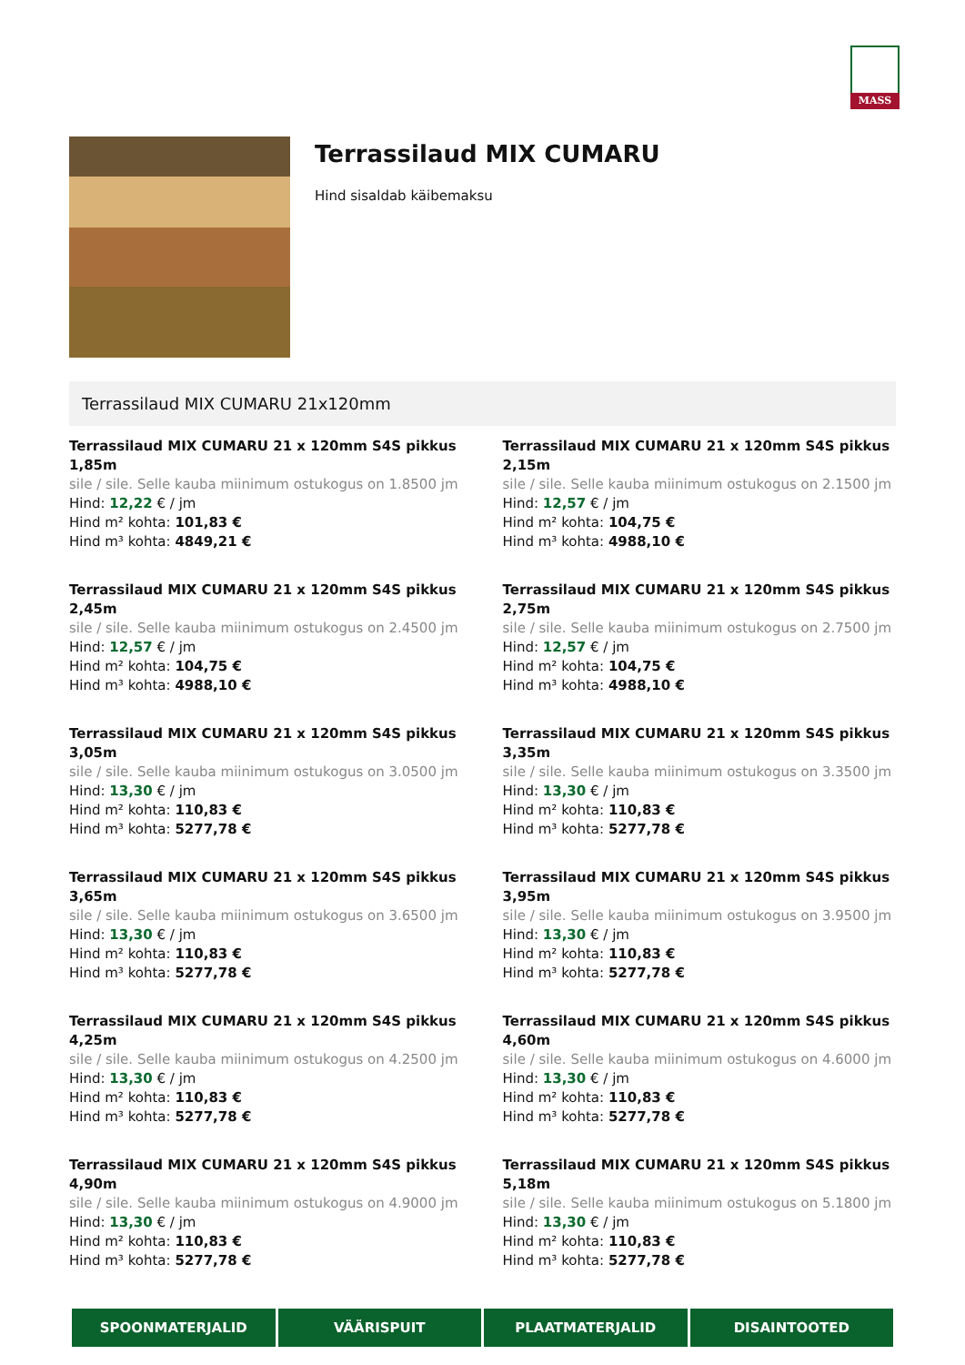MASS
Terrassilaud MIX CUMARU
Hind sisaldab käibemaksu
Terrassilaud MIX CUMARU 21x120mm
Terrassilaud MIX CUMARU 21 x 120mm S4S pikkus 1,85m
sile / sile. Selle kauba miinimum ostukogus on 1.8500 jm
Hind: 12,22 € / jm
Hind m² kohta: 101,83 €
Hind m³ kohta: 4849,21 €
Terrassilaud MIX CUMARU 21 x 120mm S4S pikkus 2,15m
sile / sile. Selle kauba miinimum ostukogus on 2.1500 jm
Hind: 12,57 € / jm
Hind m² kohta: 104,75 €
Hind m³ kohta: 4988,10 €
Terrassilaud MIX CUMARU 21 x 120mm S4S pikkus 2,45m
sile / sile. Selle kauba miinimum ostukogus on 2.4500 jm
Hind: 12,57 € / jm
Hind m² kohta: 104,75 €
Hind m³ kohta: 4988,10 €
Terrassilaud MIX CUMARU 21 x 120mm S4S pikkus 2,75m
sile / sile. Selle kauba miinimum ostukogus on 2.7500 jm
Hind: 12,57 € / jm
Hind m² kohta: 104,75 €
Hind m³ kohta: 4988,10 €
Terrassilaud MIX CUMARU 21 x 120mm S4S pikkus 3,05m
sile / sile. Selle kauba miinimum ostukogus on 3.0500 jm
Hind: 13,30 € / jm
Hind m² kohta: 110,83 €
Hind m³ kohta: 5277,78 €
Terrassilaud MIX CUMARU 21 x 120mm S4S pikkus 3,35m
sile / sile. Selle kauba miinimum ostukogus on 3.3500 jm
Hind: 13,30 € / jm
Hind m² kohta: 110,83 €
Hind m³ kohta: 5277,78 €
Terrassilaud MIX CUMARU 21 x 120mm S4S pikkus 3,65m
sile / sile. Selle kauba miinimum ostukogus on 3.6500 jm
Hind: 13,30 € / jm
Hind m² kohta: 110,83 €
Hind m³ kohta: 5277,78 €
Terrassilaud MIX CUMARU 21 x 120mm S4S pikkus 3,95m
sile / sile. Selle kauba miinimum ostukogus on 3.9500 jm
Hind: 13,30 € / jm
Hind m² kohta: 110,83 €
Hind m³ kohta: 5277,78 €
Terrassilaud MIX CUMARU 21 x 120mm S4S pikkus 4,25m
sile / sile. Selle kauba miinimum ostukogus on 4.2500 jm
Hind: 13,30 € / jm
Hind m² kohta: 110,83 €
Hind m³ kohta: 5277,78 €
Terrassilaud MIX CUMARU 21 x 120mm S4S pikkus 4,60m
sile / sile. Selle kauba miinimum ostukogus on 4.6000 jm
Hind: 13,30 € / jm
Hind m² kohta: 110,83 €
Hind m³ kohta: 5277,78 €
Terrassilaud MIX CUMARU 21 x 120mm S4S pikkus 4,90m
sile / sile. Selle kauba miinimum ostukogus on 4.9000 jm
Hind: 13,30 € / jm
Hind m² kohta: 110,83 €
Hind m³ kohta: 5277,78 €
Terrassilaud MIX CUMARU 21 x 120mm S4S pikkus 5,18m
sile / sile. Selle kauba miinimum ostukogus on 5.1800 jm
Hind: 13,30 € / jm
Hind m² kohta: 110,83 €
Hind m³ kohta: 5277,78 €
SPOONMATERJALID VÄÄRISPUIT PLAATMATERJALID DISAINTOOTED